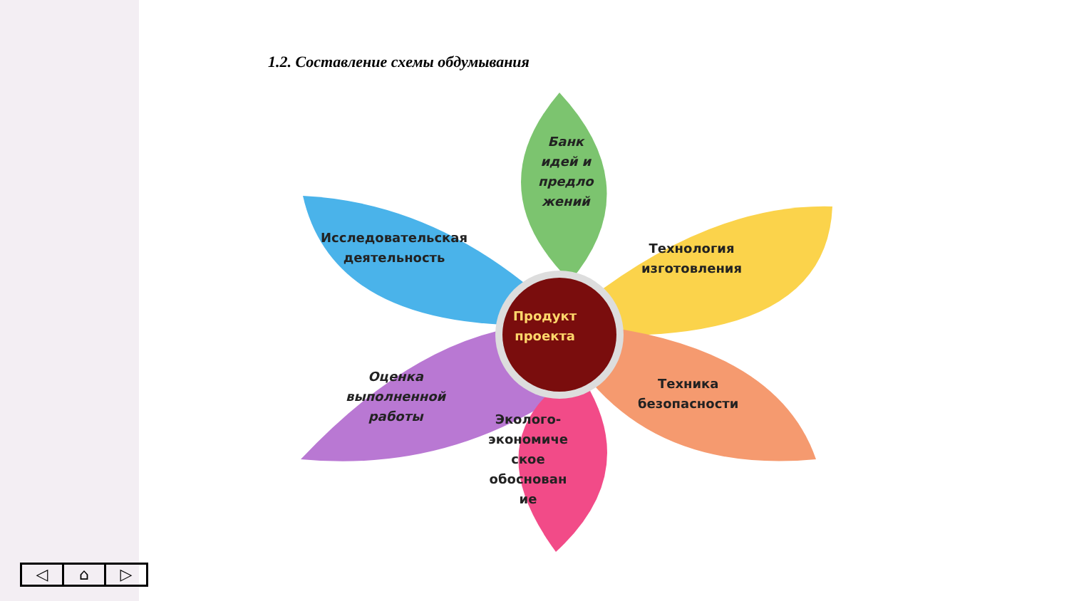1.2. Составление схемы обдумывания
Банк
идей и
предло
жений
Исследовательская
деятельность
Технология
изготовления
Продукт
проекта
Оценка
выполненной
работы
Техника
безопасности
Эколого-
экономиче
ское
обоснован
ие
◁ ⌂ ▷